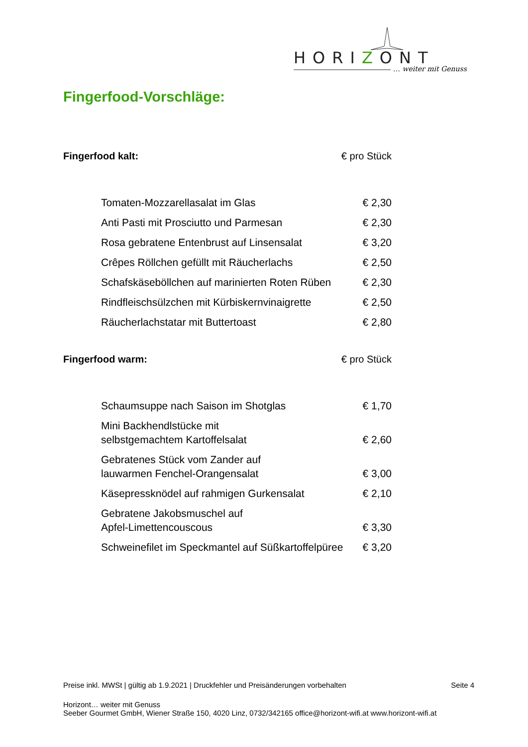HORIZONT
… weiter mit Genuss
Fingerfood-Vorschläge:
Fingerfood kalt: € pro Stück
| Tomaten-Mozzarellasalat im Glas | € 2,30 |
| Anti Pasti mit Prosciutto und Parmesan | € 2,30 |
| Rosa gebratene Entenbrust auf Linsensalat | € 3,20 |
| Crêpes Röllchen gefüllt mit Räucherlachs | € 2,50 |
| Schafskäseböllchen auf marinierten Roten Rüben | € 2,30 |
| Rindfleischsülzchen mit Kürbiskernvinaigrette | € 2,50 |
| Räucherlachstatar mit Buttertoast | € 2,80 |
Fingerfood warm: € pro Stück
| Schaumsuppe nach Saison im Shotglas | € 1,70 |
| Mini Backhendlstücke mit selbstgemachtem Kartoffelsalat | € 2,60 |
| Gebratenes Stück vom Zander auf lauwarmen Fenchel-Orangensalat | € 3,00 |
| Käsepressknödel auf rahmigen Gurkensalat | € 2,10 |
| Gebratene Jakobsmuschel auf Apfel-Limettencouscous | € 3,30 |
| Schweinefilet im Speckmantel auf Süßkartoffelpüree | € 3,20 |
Preise inkl. MWSt | gültig ab 1.9.2021 | Druckfehler und Preisänderungen vorbehalten Seite 4
Horizont… weiter mit Genuss
Seeber Gourmet GmbH, Wiener Straße 150, 4020 Linz, 0732/342165 office@horizont-wifi.at www.horizont-wifi.at